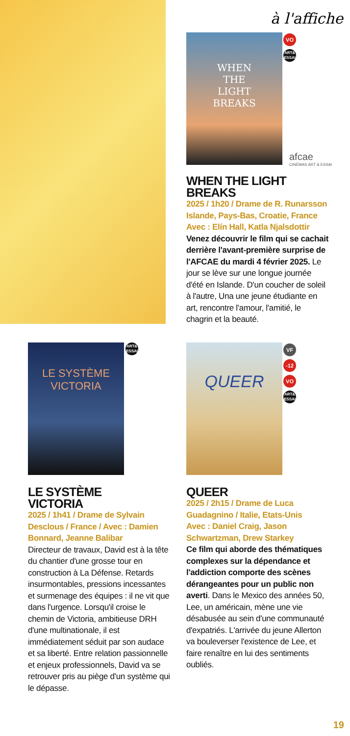à l'affiche
WHEN
THE
LIGHT
BREAKS
VO
ART&
ESSAI
afcae
CINÉMAS ART & ESSAI
WHEN THE LIGHT BREAKS
2025 / 1h20 / Drame de R. Runarsson Islande, Pays-Bas, Croatie, France
Avec : Elín Hall, Katla Njalsdottir
Venez découvrir le film qui se cachait derrière l'avant-première surprise de l'AFCAE du mardi 4 février 2025. Le jour se lève sur une longue journée d'été en Islande. D'un coucher de soleil à l'autre, Una une jeune étudiante en art, rencontre l'amour, l'amitié, le chagrin et la beauté.
LE SYSTÈME
VICTORIA
ART&
ESSAI
QUEER
VF
-12
VO
ART&
ESSAI
LE SYSTÈME
VICTORIA
2025 / 1h41 / Drame de Sylvain Desclous / France / Avec : Damien Bonnard, Jeanne Balibar
Directeur de travaux, David est à la tête du chantier d'une grosse tour en construction à La Défense. Retards insurmontables, pressions incessantes et surmenage des équipes : il ne vit que dans l'urgence. Lorsqu'il croise le chemin de Victoria, ambitieuse DRH d'une multinationale, il est immédiatement séduit par son audace et sa liberté. Entre relation passionnelle et enjeux professionnels, David va se retrouver pris au piège d'un système qui le dépasse.
QUEER
2025 / 2h15 / Drame de Luca Guadagnino / Italie, Etats-Unis
Avec : Daniel Craig, Jason Schwartzman, Drew Starkey
Ce film qui aborde des thématiques complexes sur la dépendance et l'addiction comporte des scènes dérangeantes pour un public non averti. Dans le Mexico des années 50, Lee, un américain, mène une vie désabusée au sein d'une communauté d'expatriés. L'arrivée du jeune Allerton va bouleverser l'existence de Lee, et faire renaître en lui des sentiments oubliés.
19